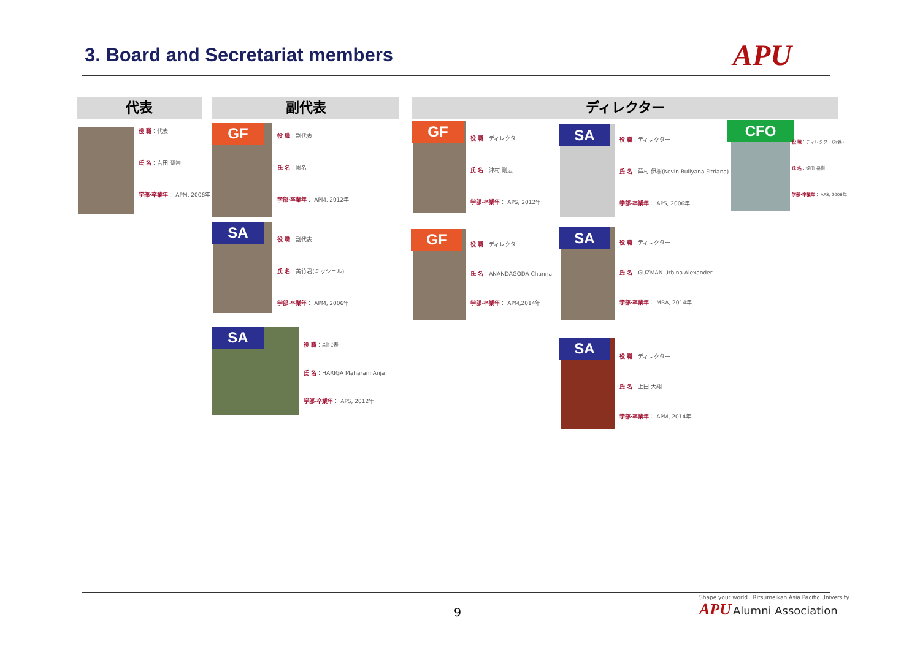3. Board and Secretariat members
APU
代表 副代表 ディレクター
役 職：代表
氏 名：吉田 聖崇
学部·卒業年： APM, 2006年
GF
役 職：副代表
氏 名：園名
学部·卒業年： APM, 2012年
SA
役 職：副代表
氏 名：黄竹君(ミッシェル)
学部·卒業年： APM, 2006年
SA
役 職：副代表
氏 名：HARIGA Maharani Anja
学部·卒業年： APS, 2012年
GF
役 職：ディレクター
氏 名：津村 剛志
学部·卒業年： APS, 2012年
GF
役 職：ディレクター
氏 名：ANANDAGODA Channa
学部·卒業年： APM,2014年
SA
役 職：ディレクター
氏 名：芦村 伊樹(Kevin Rullyana Fitriana)
学部·卒業年： APS, 2006年
SA
役 職：ディレクター
氏 名：GUZMAN Urbina Alexander
学部·卒業年： MBA, 2014年
SA
役 職：ディレクター
氏 名：上田 大翔
学部·卒業年： APM, 2014年
CFO
役 職：ディレクター(財務)
氏 名：蛭田 裕樹
学部·卒業年： APS, 2006年
9
Shape your world Ritsumeikan Asia Pacific University
APU Alumni Association